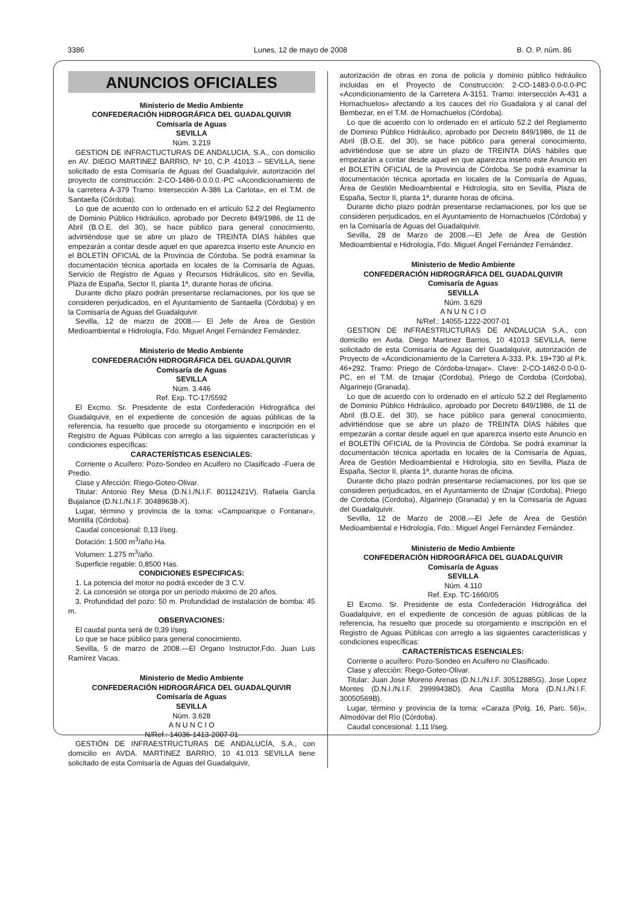3386 Lunes, 12 de mayo de 2008 B. O. P. núm. 86
ANUNCIOS OFICIALES
Ministerio de Medio Ambiente
CONFEDERACIÓN HIDROGRÁFICA DEL GUADALQUIVIR
Comisaría de Aguas
SEVILLA
Núm. 3.219
GESTION DE INFRACTUCTURAS DE ANDALUCIA, S.A., con domicilio en AV. DIEGO MARTINEZ BARRIO, Nº 10, C.P. 41013 – SEVILLA, tiene solicitado de esta Comisaría de Aguas del Guadalquivir, autorización del proyecto de construcción: 2-CO-1486-0.0.0.0.-PC «Acondicionamiento de la carretera A-379 Tramo: Intersección A-386 La Carlota», en el T.M. de Santaella (Córdoba).
Lo que de acuerdo con lo ordenado en el artículo 52.2 del Reglamento de Dominio Público Hidráulico, aprobado por Decreto 849/1986, de 11 de Abril (B.O.E. del 30), se hace público para general conocimiento, advirtiéndose que se abre un plazo de TREINTA DÍAS hábiles que empezarán a contar desde aquel en que aparezca inserto este Anuncio en el BOLETÍN OFICIAL de la Provincia de Córdoba. Se podrá examinar la documentación técnica aportada en locales de la Comisaría de Aguas, Servicio de Registro de Aguas y Recursos Hidráulicos, sito en Sevilla, Plaza de España, Sector II, planta 1ª, durante horas de oficina.
Durante dicho plazo podrán presentarse reclamaciones, por los que se consideren perjudicados, en el Ayuntamiento de Santaella (Córdoba) y en la Comisaría de Aguas del Guadalquivir.
Sevilla, 12 de marzo de 2008.— El Jefe de Área de Gestión Medioambiental e Hidrología, Fdo. Miguel Angel Fernández Fernández.
Ministerio de Medio Ambiente
CONFEDERACIÓN HIDROGRÁFICA DEL GUADALQUIVIR
Comisaría de Aguas
SEVILLA
Núm. 3.446
Ref. Exp. TC-17/5592
El Excmo. Sr. Presidente de esta Confederación Hidrográfica del Guadalquivir, en el expediente de concesión de aguas públicas de la referencia, ha resuelto que procede su otorgamiento e inscripción en el Registro de Aguas Públicas con arreglo a las siguientes características y condiciones específicas:
CARACTERÍSTICAS ESENCIALES:
Corriente o Acuífero: Pozo-Sondeo en Acuifero no Clasificado -Fuera de Predio.
Clase y Afección: Riego-Goteo-Olivar.
Titular: Antonio Rey Mesa (D.N.I./N.I.F. 80112421V). Rafaela GarcÍa Bujalance (D.N.I./N.I.F. 30489638-X).
Lugar, término y provincia de la toma: «Campoarique o Fontanar», Montilla (Córdoba).
Caudal concesional: 0,13 l/seg.
Dotación: 1.500 m<sup>3</sup>/año.Ha.
Volumen: 1.275 m<sup>3</sup>/año.
Superficie regable: 0,8500 Has.
CONDICIONES ESPECIFICAS:
1. La potencia del motor no podrá exceder de 3 C.V.
2. La concesión se otorga por un período máximo de 20 años.
3. Profundidad del pozo: 50 m. Profundidad de instalación de bomba: 45 m.
OBSERVACIONES:
El caudal punta será de 0,39 l/seg.
Lo que se hace público para general conocimiento.
Sevilla, 5 de marzo de 2008.—El Organo Instructor,Fdo. Juan Luis Ramírez Vacas.
Ministerio de Medio Ambiente
CONFEDERACIÓN HIDROGRÁFICA DEL GUADALQUIVIR
Comisaría de Aguas
SEVILLA
Núm. 3.628
A N U N C I O
N/Ref.: 14036-1413-2007-01
GESTIÓN DE INFRAESTRUCTURAS DE ANDALUCÍA, S.A., con domicilio en AVDA. MARTINEZ BARRIO, 10 41.013 SEVILLA tiene solicitado de esta Comisaría de Aguas del Guadalquivir,
autorización de obras en zona de policía y dominio público hidráulico incluidas en el Proyecto de Construcción: 2-CO-1483-0.0-0.0-PC «Acondicionamiento de la Carretera A-3151. Tramo: intersección A-431 a Hornachuelos» afectando a los cauces del río Guadalora y al canal del Bembezar, en el T.M. de Hornachuelos (Córdoba).
Lo que de acuerdo con lo ordenado en el artículo 52.2 del Reglamento de Dominio Público Hidráulico, aprobado por Decreto 849/1986, de 11 de Abril (B.O.E. del 30), se hace público para general conocimiento, advirtiéndose que se abre un plazo de TREINTA DÍAS hábiles que empezarán a contar desde aquel en que aparezca inserto este Anuncio en el BOLETÍN OFICIAL de la Provincia de Córdoba. Se podrá examinar la documentación técnica aportada en locales de la Comisaría de Aguas, Área de Gestión Medioambiental e Hidrología, sito en Sevilla, Plaza de España, Sector II, planta 1ª, durante horas de oficina.
Durante dicho plazo podrán presentarse reclamaciones, por los que se consideren perjudicados, en el Ayuntamiento de Hornachuelos (Córdoba) y en la Comisaría de Aguas del Guadalquivir.
Sevilla, 28 de Marzo de 2008.—El Jefe de Área de Gestión Medioambiental e Hidrología, Fdo. Miguel Ángel Fernández Fernández.
Ministerio de Medio Ambiente
CONFEDERACIÓN HIDROGRÁFICA DEL GUADALQUIVIR
Comisaría de Aguas
SEVILLA
Núm. 3.629
A N U N C I O
N/Ref.: 14055-1222-2007-01
GESTION DE INFRAESTRUCTURAS DE ANDALUCIA S.A., con domicilio en Avda. Diego Martinez Barrios, 10 41013 SEVILLA, tiene solicitado de esta Comisaría de Aguas del Guadalquivir, autorización de Proyecto de «Acondicionamiento de la Carretera A-333. P.k. 19+730 al P.k. 46+292. Tramo: Priego de Córdoba-Iznajar». Clave: 2-CO-1462-0.0-0.0-PC, en el T.M. de Iznajar (Cordoba), Priego de Cordoba (Cordoba), Algarinejo (Granada).
Lo que de acuerdo con lo ordenado en el artículo 52.2 del Reglamento de Dominio Público Hidráulico, aprobado por Decreto 849/1986, de 11 de Abril (B.O.E. del 30), se hace público para general conocimiento, advirtiéndose que se abre un plazo de TREINTA DÍAS hábiles que empezarán a contar desde aquel en que aparezca inserto este Anuncio en el BOLETÍN OFICIAL de la Provincia de Córdoba. Se podrá examinar la documentación técnica aportada en locales de la Comisaría de Aguas, Área de Gestión Medioambiental e Hidrología, sito en Sevilla, Plaza de España, Sector II, planta 1ª, durante horas de oficina.
Durante dicho plazo podrán presentarse reclamaciones, por los que se consideren perjudicados, en el Ayuntamiento de IZnajar (Cordoba), Priego de Cordoba (Cordoba), Algarinejo (Granada) y en la Comisaría de Aguas del Guadalquivir.
Sevilla, 12 de Marzo de 2008.—El Jefe de Área de Gestión Medioambiental e Hidrología, Fdo.: Miguel Ángel Fernández Fernández.
Ministerio de Medio Ambiente
CONFEDERACIÓN HIDROGRÁFICA DEL GUADALQUIVIR
Comisaría de Aguas
SEVILLA
Núm. 4.110
Ref. Exp. TC-1660/05
El Excmo. Sr. Presidente de esta Confederación Hidrográfica del Guadalquivir, en el expediente de concesión de aguas públicas de la referencia, ha resuelto que procede su otorgamiento e inscripción en el Registro de Aguas Públicas con arreglo a las siguientes características y condiciones específicas:
CARACTERÍSTICAS ESENCIALES:
Corriente o acuífero: Pozo-Sondeo en Acuifero no Clasificado.
Clase y afección: Riego-Goteo-Olivar.
Titular: Juan Jose Moreno Arenas (D.N.I./N.I.F. 30512885G). Jose Lopez Montes (D.N.I./N.I.F. 29999438D). Ana Castilla Mora (D.N.I./N.I.F. 30050569B).
Lugar, término y provincia de la toma: «Caraza (Polg. 16, Parc. 56)», Almodóvar del Río (Córdoba).
Caudal concesional: 1,11 l/seg.